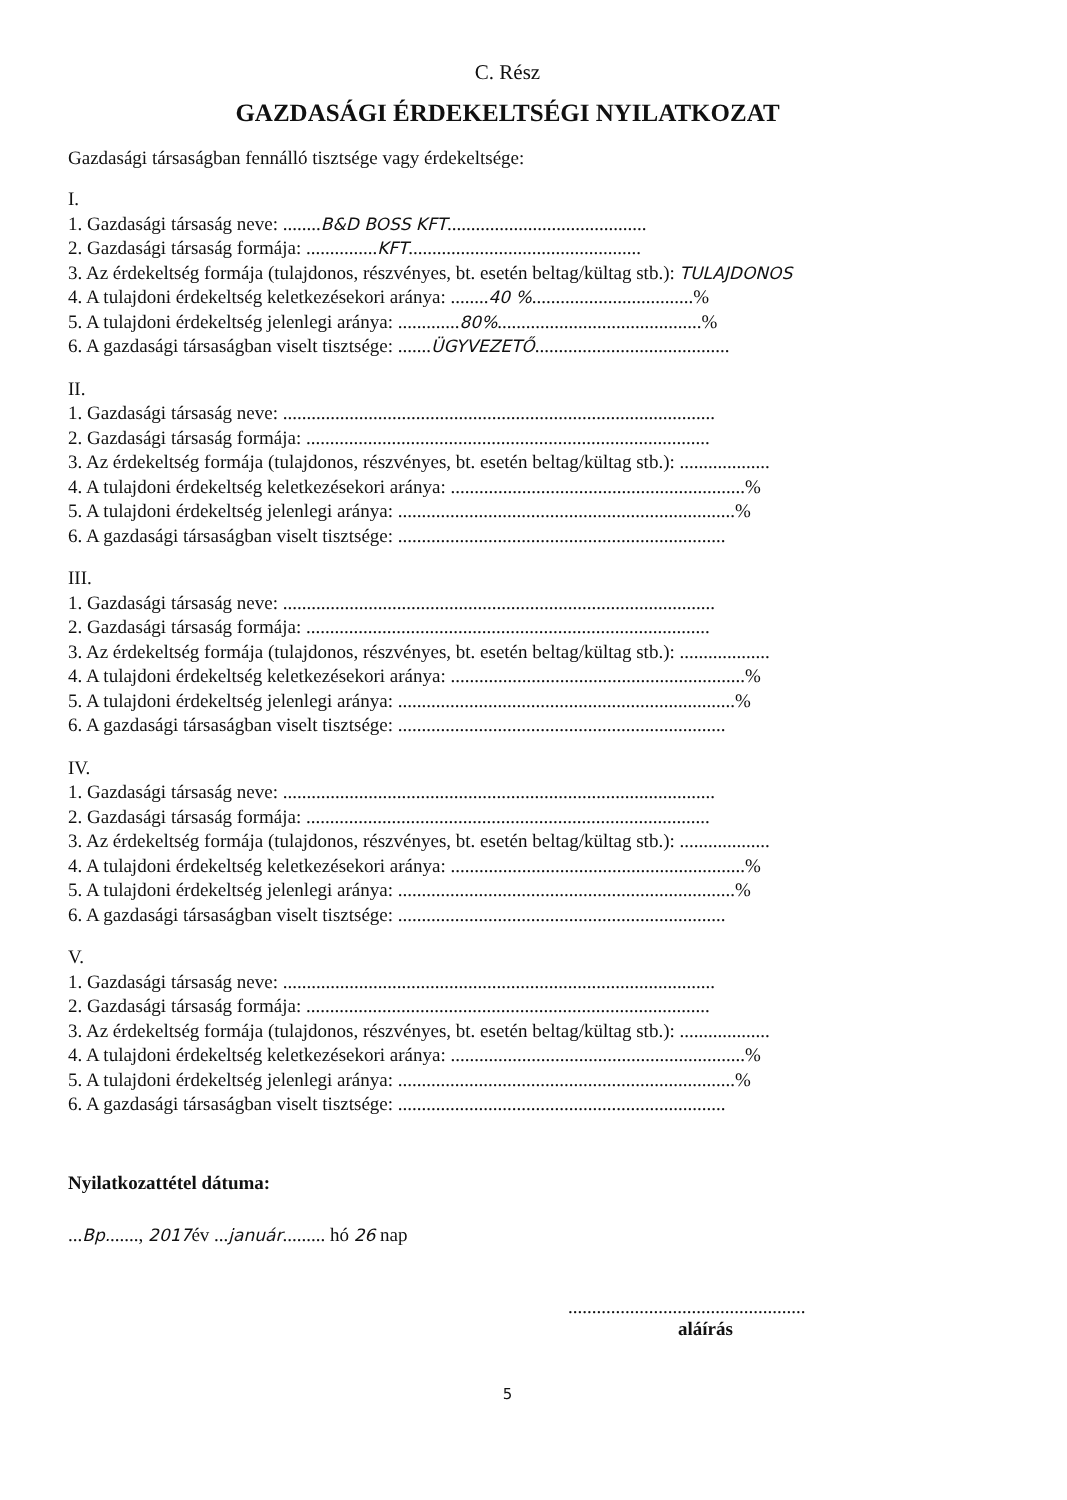C. Rész
GAZDASÁGI ÉRDEKELTSÉGI NYILATKOZAT
Gazdasági társaságban fennálló tisztsége vagy érdekeltsége:
I.
1. Gazdasági társaság neve: ........B&D BOSS KFT..........................................
2. Gazdasági társaság formája: ...............KFT.................................................
3. Az érdekeltség formája (tulajdonos, részvényes, bt. esetén beltag/kültag stb.): TULAJDONOS
4. A tulajdoni érdekeltség keletkezésekori aránya: ........40 %..................................%
5. A tulajdoni érdekeltség jelenlegi aránya: .............80%...........................................%
6. A gazdasági társaságban viselt tisztsége: .......ÜGYVEZETŐ.........................................
II.
1. Gazdasági társaság neve: ...........................................................................................
2. Gazdasági társaság formája: .....................................................................................
3. Az érdekeltség formája (tulajdonos, részvényes, bt. esetén beltag/kültag stb.): ...................
4. A tulajdoni érdekeltség keletkezésekori aránya: ..............................................................%
5. A tulajdoni érdekeltség jelenlegi aránya: .......................................................................%
6. A gazdasági társaságban viselt tisztsége: .....................................................................
III.
1. Gazdasági társaság neve: ...........................................................................................
2. Gazdasági társaság formája: .....................................................................................
3. Az érdekeltség formája (tulajdonos, részvényes, bt. esetén beltag/kültag stb.): ...................
4. A tulajdoni érdekeltség keletkezésekori aránya: ..............................................................%
5. A tulajdoni érdekeltség jelenlegi aránya: .......................................................................%
6. A gazdasági társaságban viselt tisztsége: .....................................................................
IV.
1. Gazdasági társaság neve: ...........................................................................................
2. Gazdasági társaság formája: .....................................................................................
3. Az érdekeltség formája (tulajdonos, részvényes, bt. esetén beltag/kültag stb.): ...................
4. A tulajdoni érdekeltség keletkezésekori aránya: ..............................................................%
5. A tulajdoni érdekeltség jelenlegi aránya: .......................................................................%
6. A gazdasági társaságban viselt tisztsége: .....................................................................
V.
1. Gazdasági társaság neve: ...........................................................................................
2. Gazdasági társaság formája: .....................................................................................
3. Az érdekeltség formája (tulajdonos, részvényes, bt. esetén beltag/kültag stb.): ...................
4. A tulajdoni érdekeltség keletkezésekori aránya: ..............................................................%
5. A tulajdoni érdekeltség jelenlegi aránya: .......................................................................%
6. A gazdasági társaságban viselt tisztsége: .....................................................................
Nyilatkozattétel dátuma:
...Bp......., 2017év ...január......... hó 26 nap
..................................................
aláírás
5